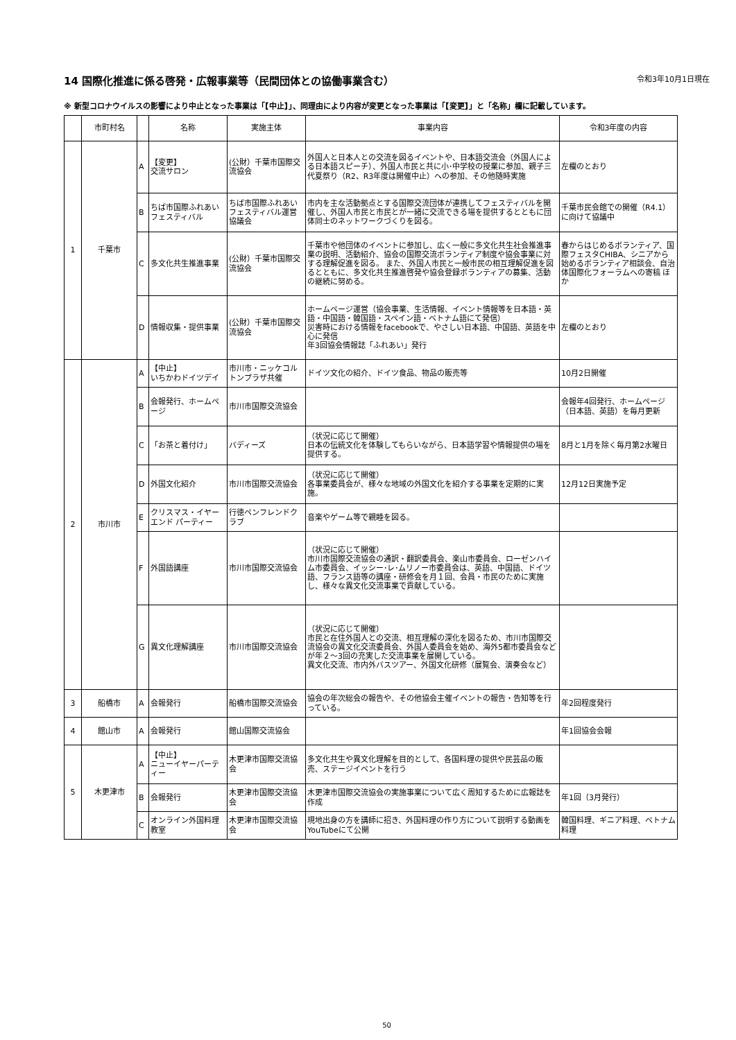14 国際化推進に係る啓発・広報事業等（民間団体との協働事業含む） 令和3年10月1日現在
※ 新型コロナウイルスの影響により中止となった事業は「【中止】」、同理由により内容が変更となった事業は「【変更】」と「名称」欄に記載しています。
| | 市町村名 | | 名称 | 実施主体 | 事業内容 | 令和3年度の内容 |
| --- | --- | --- | --- | --- | --- | --- |
| 1 | 千葉市 | A | 【変更】 交流サロン | (公財）千葉市国際交流協会 | 外国人と日本人との交流を図るイベントや、日本語交流会（外国人による日本語スピーチ）、外国人市民と共に小･中学校の授業に参加、親子三代夏祭り（R2、R3年度は開催中止）への参加、その他随時実施 | 左欄のとおり |
| | | B | ちば市国際ふれあいフェスティバル | ちば市国際ふれあいフェスティバル運営協議会 | 市内を主な活動拠点とする国際交流団体が連携してフェスティバルを開催し、外国人市民と市民とが一緒に交流できる場を提供するとともに団体同士のネットワークづくりを図る。 | 千葉市民会館での開催（R4.1）に向けて協議中 |
| | | C | 多文化共生推進事業 | (公財）千葉市国際交流協会 | 千葉市や他団体のイベントに参加し、広く一般に多文化共生社会推進事業の説明、活動紹介、協会の国際交流ボランティア制度や協会事業に対する理解促進を図る。 また、外国人市民と一般市民の相互理解促進を図るとともに、多文化共生推進啓発や協会登録ボランティアの募集、活動の継続に努める。 | 春からはじめるボランティア、国際フェスタCHIBA、シニアから始めるボランティア相談会、自治体国際化フォーラムへの寄稿 ほか |
| | | D | 情報収集・提供事業 | (公財）千葉市国際交流協会 | ホームページ運営（協会事業、生活情報、イベント情報等を日本語・英語・中国語・韓国語・スペイン語・ベトナム語にて発信） 災害時における情報をfacebookで、やさしい日本語、中国語、英語を中心に発信 年3回協会情報誌「ふれあい」発行 | 左欄のとおり |
| 2 | 市川市 | A | 【中止】 いちかわドイツデイ | 市川市・ニッケコルトンプラザ共催 | ドイツ文化の紹介、ドイツ食品、物品の販売等 | 10月2日開催 |
| | | B | 会報発行、ホームページ | 市川市国際交流協会 | | 会報年4回発行、ホームページ（日本語、英語）を毎月更新 |
| | | C | 「お茶と着付け」 | バディーズ | （状況に応じて開催） 日本の伝統文化を体験してもらいながら、日本語学習や情報提供の場を提供する。 | 8月と1月を除く毎月第2水曜日 |
| | | D | 外国文化紹介 | 市川市国際交流協会 | （状況に応じて開催） 各事業委員会が、様々な地域の外国文化を紹介する事業を定期的に実施。 | 12月12日実施予定 |
| | | E | クリスマス・イヤーエンド パーティー | 行徳ペンフレンドクラブ | 音楽やゲーム等で親睦を図る。 | |
| | | F | 外国語講座 | 市川市国際交流協会 | （状況に応じて開催） 市川市国際交流協会の通訳・翻訳委員会、楽山市委員会、ローゼンハイム市委員会、イッシー･レ･ムリノー市委員会は、英語、中国語、ドイツ語、フランス語等の講座・研修会を月１回、会員・市民のために実施し、様々な異文化交流事業で貢献している。 | |
| | | G | 異文化理解講座 | 市川市国際交流協会 | （状況に応じて開催） 市民と在住外国人との交流、相互理解の深化を図るため、市川市国際交流協会の異文化交流委員会、外国人委員会を始め、海外5都市委員会などが年２～3回の充実した交流事業を展開している。 異文化交流、市内外バスツアー、外国文化研修（展覧会、演奏会など） | |
| 3 | 船橋市 | A | 会報発行 | 船橋市国際交流協会 | 協会の年次総会の報告や、その他協会主催イベントの報告・告知等を行っている。 | 年2回程度発行 |
| 4 | 館山市 | A | 会報発行 | 館山国際交流協会 | | 年1回協会会報 |
| 5 | 木更津市 | A | 【中止】 ニューイヤーパーティー | 木更津市国際交流協会 | 多文化共生や異文化理解を目的として、各国料理の提供や民芸品の販売、ステージイベントを行う | |
| | | B | 会報発行 | 木更津市国際交流協会 | 木更津市国際交流協会の実施事業について広く周知するために広報誌を作成 | 年1回（3月発行） |
| | | C | オンライン外国料理教室 | 木更津市国際交流協会 | 現地出身の方を講師に招き、外国料理の作り方について説明する動画をYouTubeにて公開 | 韓国料理、ギニア料理、ベトナム料理 |
50